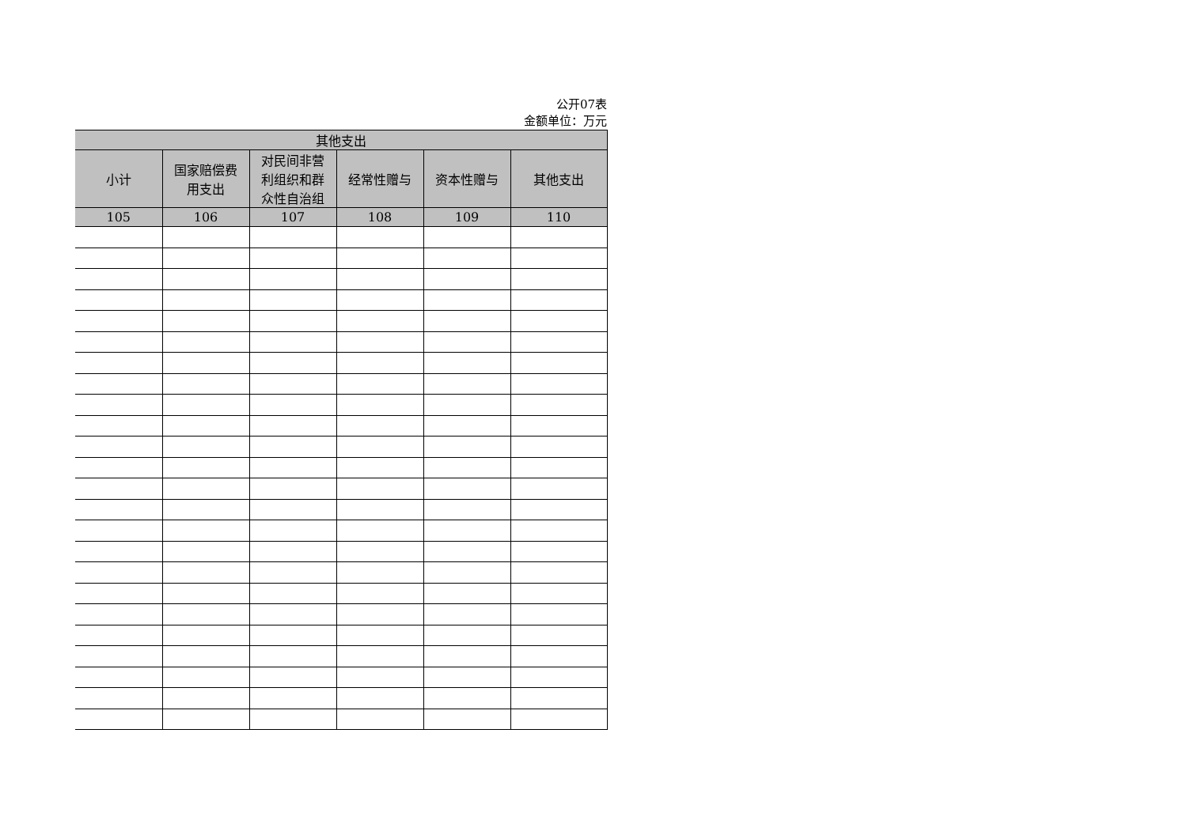公开07表
金额单位：万元
| 其他支出 | | | | | |
| --- | --- | --- | --- | --- | --- |
| 小计 | 国家赔偿费 用支出 | 对民间非营 利组织和群 众性自治组 | 经常性赠与 | 资本性赠与 | 其他支出 |
| 105 | 106 | 107 | 108 | 109 | 110 |